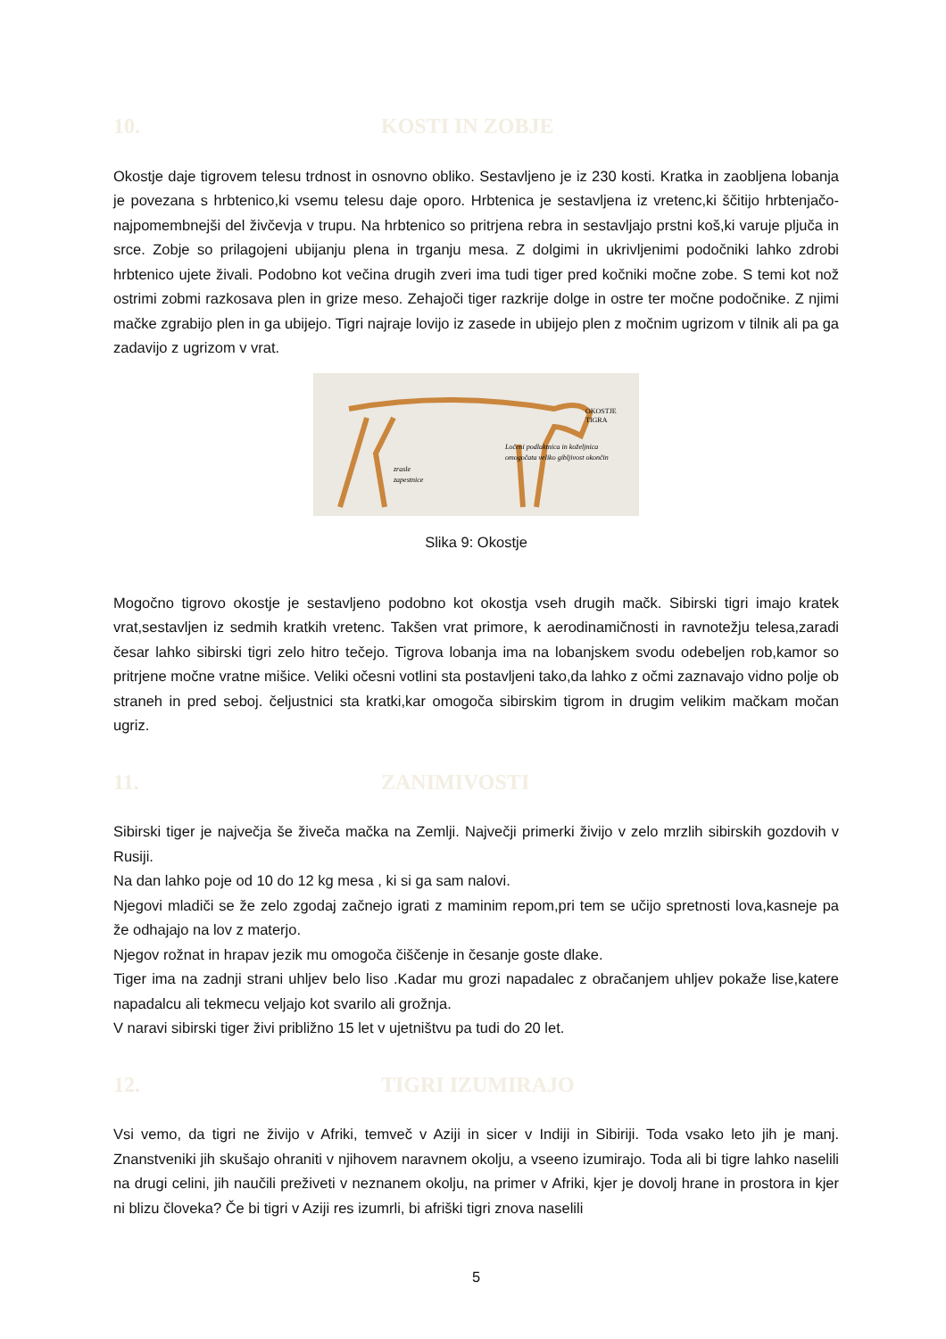10. KOSTI IN ZOBJE
Okostje daje tigrovem telesu trdnost in osnovno obliko. Sestavljeno je iz 230 kosti. Kratka in zaobljena lobanja je povezana s hrbtenico,ki vsemu telesu daje oporo. Hrbtenica je sestavljena iz vretenc,ki ščitijo hrbtenjačo-najpomembnejši del živčevja v trupu. Na hrbtenico so pritrjena rebra in sestavljajo prstni koš,ki varuje pljuča in srce. Zobje so prilagojeni ubijanju plena in trganju mesa. Z dolgimi in ukrivljenimi podočniki lahko zdrobi hrbtenico ujete živali. Podobno kot večina drugih zveri ima tudi tiger pred kočniki močne zobe. S temi kot nož ostrimi zobmi razkosava plen in grize meso. Zehajoči tiger razkrije dolge in ostre ter močne podočnike. Z njimi mačke zgrabijo plen in ga ubijejo. Tigri najraje lovijo iz zasede in ubijejo plen z močnim ugrizom v tilnik ali pa ga zadavijo z ugrizom v vrat.
OKOSTJE
TIGRA
Ločeni podlaktnica in koželjnica
omogočata veliko gibljivost okončin
zrasle
zapestnice
Slika 9: Okostje
Mogočno tigrovo okostje je sestavljeno podobno kot okostja vseh drugih mačk. Sibirski tigri imajo kratek vrat,sestavljen iz sedmih kratkih vretenc. Takšen vrat primore, k aerodinamičnosti in ravnotežju telesa,zaradi česar lahko sibirski tigri zelo hitro tečejo. Tigrova lobanja ima na lobanjskem svodu odebeljen rob,kamor so pritrjene močne vratne mišice. Veliki očesni votlini sta postavljeni tako,da lahko z očmi zaznavajo vidno polje ob straneh in pred seboj. čeljustnici sta kratki,kar omogoča sibirskim tigrom in drugim velikim mačkam močan ugriz.
11. ZANIMIVOSTI
Sibirski tiger je največja še živeča mačka na Zemlji. Največji primerki živijo v zelo mrzlih sibirskih gozdovih v Rusiji.
Na dan lahko poje od 10 do 12 kg mesa , ki si ga sam nalovi.
Njegovi mladiči se že zelo zgodaj začnejo igrati z maminim repom,pri tem se učijo spretnosti lova,kasneje pa že odhajajo na lov z materjo.
Njegov rožnat in hrapav jezik mu omogoča čiščenje in česanje goste dlake.
Tiger ima na zadnji strani uhljev belo liso .Kadar mu grozi napadalec z obračanjem uhljev pokaže lise,katere napadalcu ali tekmecu veljajo kot svarilo ali grožnja.
V naravi sibirski tiger živi približno 15 let v ujetništvu pa tudi do 20 let.
12. TIGRI IZUMIRAJO
Vsi vemo, da tigri ne živijo v Afriki, temveč v Aziji in sicer v Indiji in Sibiriji. Toda vsako leto jih je manj. Znanstveniki jih skušajo ohraniti v njihovem naravnem okolju, a vseeno izumirajo. Toda ali bi tigre lahko naselili na drugi celini, jih naučili preživeti v neznanem okolju, na primer v Afriki, kjer je dovolj hrane in prostora in kjer ni blizu človeka? Če bi tigri v Aziji res izumrli, bi afriški tigri znova naselili
5